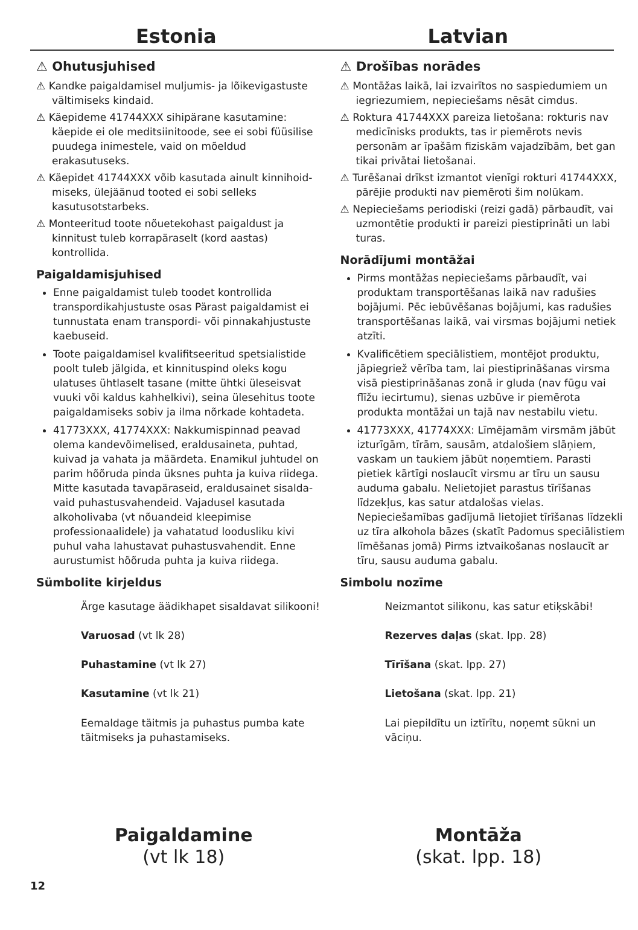Estonia Latvian
⚠ Ohutusjuhised
⚠ Kandke paigaldamisel muljumis- ja lõikevigastuste vältimiseks kindaid.
⚠ Käepideme 41744XXX sihipärane kasutamine: käepide ei ole meditsiinitoode, see ei sobi füüsilise puudega inimestele, vaid on mõeldud erakasutuseks.
⚠ Käepidet 41744XXX võib kasutada ainult kinnihoid­miseks, ülejäänud tooted ei sobi selleks kasutusotstar­beks.
⚠ Monteeritud toote nõuetekohast paigaldust ja kinnitust tuleb korrapäraselt (kord aastas) kontrollida.
Paigaldamisjuhised
Enne paigaldamist tuleb toodet kontrollida transpor­dikahjustuste osas Pärast paigaldamist ei tunnustata enam transpordi- või pinnakahjustuste kaebuseid.
Toote paigaldamisel kvalifitseeritud spetsialistide poolt tuleb jälgida, et kinnituspind oleks kogu ulatuses ühtlaselt tasane (mitte ühtki üleseisvat vuuki või kaldus kahhelkivi), seina ülesehitus toote paigaldamiseks sobiv ja ilma nõrkade kohtadeta.
41773XXX, 41774XXX: Nakkumispinnad peavad olema kandevõimelised, eraldusaineta, puhtad, kuivad ja vahata ja määrdeta. Enamikul juhtudel on parim hõõruda pinda üksnes puhta ja kuiva riidega. Mitte kasutada tavapäraseid, eraldusainet sisalda­vaid puhastusvahendeid. Vajadusel kasutada alkoholivaba (vt nõuandeid kleepimise professionaa­lidele) ja vahatatud loodusliku kivi puhul vaha lahustavat puhastusvahendit. Enne aurustumist hõõruda puhta ja kuiva riidega.
Sümbolite kirjeldus
Ärge kasutage äädikhapet sisaldavat silikooni!
Varuosad (vt lk 28)
Puhastamine (vt lk 27)
Kasutamine (vt lk 21)
Eemaldage täitmis ja puhastus pumba kate täitmiseks ja puhastamiseks.
⚠ Drošības norādes
⚠ Montāžas laikā, lai izvairītos no saspiedumiem un iegriezumiem, nepieciešams nēsāt cimdus.
⚠ Roktura 41744XXX pareiza lietošana: rokturis nav medicīnisks produkts, tas ir piemērots nevis personām ar īpašām fiziskām vajadzībām, bet gan tikai privātai lietošanai.
⚠ Turēšanai drīkst izmantot vienīgi rokturi 41744XXX, pārējie produkti nav piemēroti šim nolūkam.
⚠ Nepieciešams periodiski (reizi gadā) pārbaudīt, vai uzmontētie produkti ir pareizi piestiprināti un labi turas.
Norādījumi montāžai
Pirms montāžas nepieciešams pārbaudīt, vai produktam transportēšanas laikā nav radušies bojājumi. Pēc iebūvēšanas bojājumi, kas radušies transportēšanas laikā, vai virsmas bojājumi netiek atzīti.
Kvalificētiem speciālistiem, montējot produktu, jāpiegriež vērība tam, lai piestiprināšanas virsma visā piestiprināšanas zonā ir gluda (nav fūgu vai flīžu iecirtumu), sienas uzbūve ir piemērota produkta montāžai un tajā nav nestabilu vietu.
41773XXX, 41774XXX: Līmējamām virsmām jābūt izturīgām, tīrām, sausām, atdalošiem slāņiem, vaskam un taukiem jābūt noņemtiem. Parasti pietiek kārtīgi noslaucīt virsmu ar tīru un sausu auduma gabalu. Nelietojiet parastus tīrīšanas līdzekļus, kas satur atdalošas vielas. Nepieciešamības gadījumā lietojiet tīrīšanas līdzekli uz tīra alkohola bāzes (skatīt Padomus speciālistiem līmēšanas jomā) Pirms iztvaikošanas noslaucīt ar tīru, sausu auduma gabalu.
Simbolu nozīme
Neizmantot silikonu, kas satur etiķskābi!
Rezerves daļas (skat. lpp. 28)
Tīrīšana (skat. lpp. 27)
Lietošana (skat. lpp. 21)
Lai piepildītu un iztīrītu, noņemt sūkni un vāciņu.
Paigaldamine
(vt lk 18)
Montāža
(skat. lpp. 18)
12